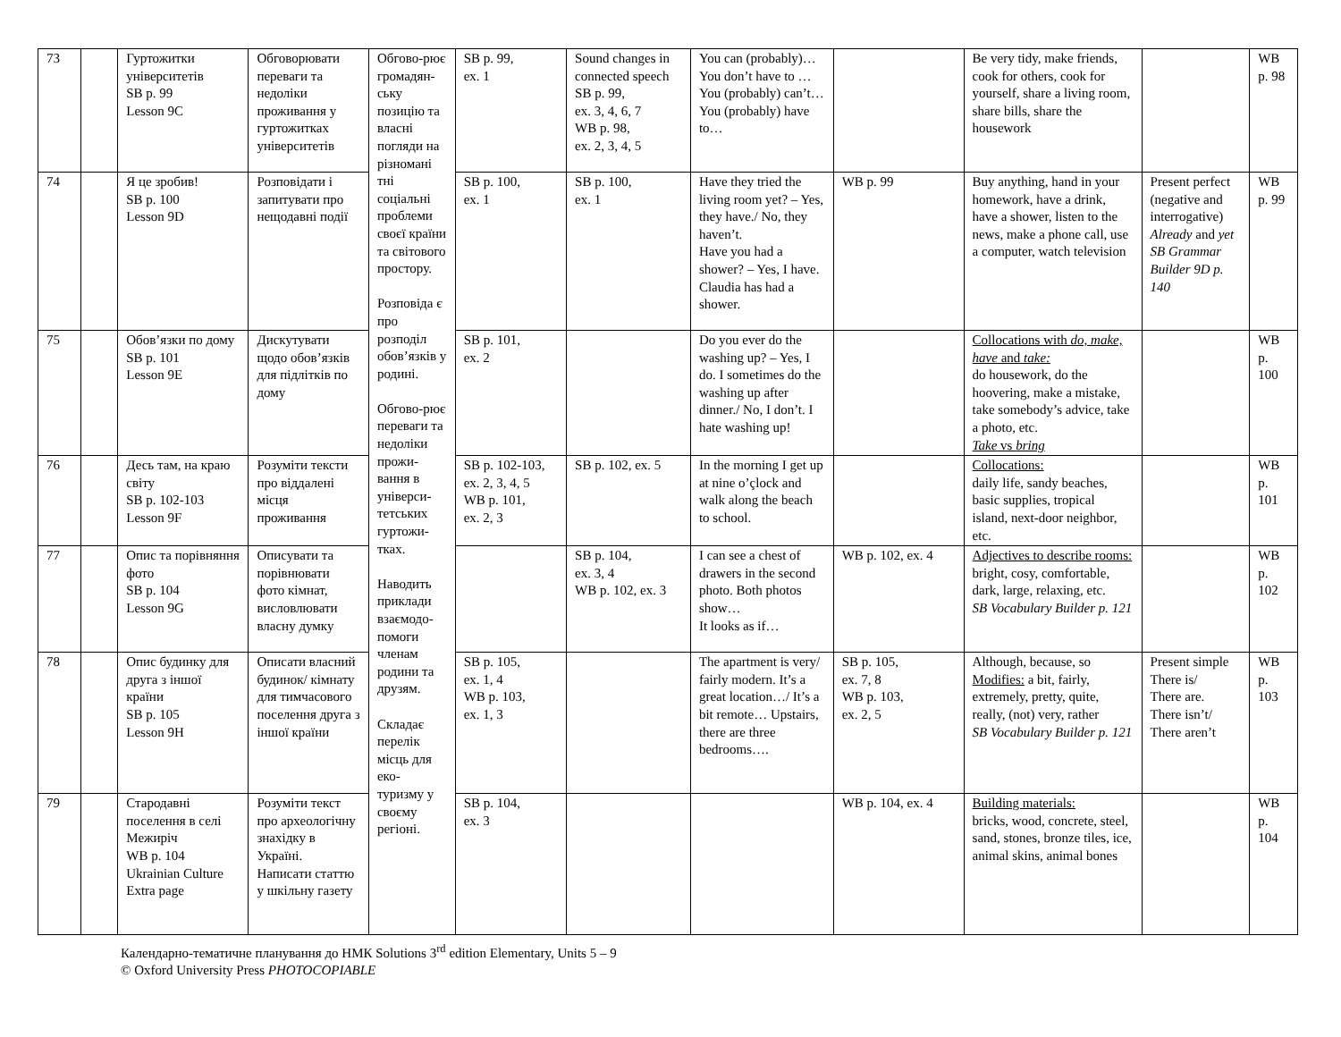| 73 | | Гуртожитки університетів SB p. 99 Lesson 9C | Обговорювати переваги та недоліки проживання у гуртожитках університетів | Обгово-рює громадян-ську позицію та власні погляди на різномані тні соціальні проблеми своєї країни та світового простору. Розповіда є про розподіл обов’язків у родині. Обгово-рює переваги та недоліки прожи-вання в універси-тетських гуртожи-тках. Наводить приклади взаємодо-помоги членам родини та друзям. Складає перелік місць для еко-туризму у своєму регіоні. | SB p. 99, ex. 1 | Sound changes in connected speech SB p. 99, ex. 3, 4, 6, 7 WB p. 98, ex. 2, 3, 4, 5 | You can (probably)… You don’t have to … You (probably) can’t… You (probably) have to… | | Be very tidy, make friends, cook for others, cook for yourself, share a living room, share bills, share the housework | | WB p. 98 |
| 74 | | Я це зробив! SB p. 100 Lesson 9D | Розповідати і запитувати про нещодавні події | | SB p. 100, ex. 1 | SB p. 100, ex. 1 | Have they tried the living room yet? – Yes, they have./ No, they haven’t. Have you had a shower? – Yes, I have. Claudia has had a shower. | WB p. 99 | Buy anything, hand in your homework, have a drink, have a shower, listen to the news, make a phone call, use a computer, watch television | Present perfect (negative and interrogative) Already and yet SB Grammar Builder 9D p. 140 | WB p. 99 |
| 75 | | Обов’язки по дому SB p. 101 Lesson 9E | Дискутувати щодо обов’язків для підлітків по дому | | SB p. 101, ex. 2 | | Do you ever do the washing up? – Yes, I do. I sometimes do the washing up after dinner./ No, I don’t. I hate washing up! | | Collocations with do, make, have and take: do housework, do the hoovering, make a mistake, take somebody’s advice, take a photo, etc. Take vs bring | | WB p. 100 |
| 76 | | Десь там, на краю світу SB p. 102-103 Lesson 9F | Розуміти тексти про віддалені місця проживання | | SB p. 102-103, ex. 2, 3, 4, 5 WB p. 101, ex. 2, 3 | SB p. 102, ex. 5 | In the morning I get up at nine o’çlock and walk along the beach to school. | | Collocations: daily life, sandy beaches, basic supplies, tropical island, next-door neighbor, etc. | | WB p. 101 |
| 77 | | Опис та порівняння фото SB p. 104 Lesson 9G | Описувати та порівнювати фото кімнат, висловлювати власну думку | | | SB p. 104, ex. 3, 4 WB p. 102, ex. 3 | I can see a chest of drawers in the second photo. Both photos show… It looks as if… | WB p. 102, ex. 4 | Adjectives to describe rooms: bright, cosy, comfortable, dark, large, relaxing, etc. SB Vocabulary Builder p. 121 | | WB p. 102 |
| 78 | | Опис будинку для друга з іншої країни SB p. 105 Lesson 9H | Описати власний будинок/ кімнату для тимчасового поселення друга з іншої країни | | SB p. 105, ex. 1, 4 WB p. 103, ex. 1, 3 | | The apartment is very/ fairly modern. It’s a great location…/ It’s a bit remote… Upstairs, there are three bedrooms…. | SB p. 105, ex. 7, 8 WB p. 103, ex. 2, 5 | Although, because, so Modifies: a bit, fairly, extremely, pretty, quite, really, (not) very, rather SB Vocabulary Builder p. 121 | Present simple There is/ There are. There isn’t/ There aren’t | WB p. 103 |
| 79 | | Стародавні поселення в селі Межиріч WB p. 104 Ukrainian Culture Extra page | Розуміти текст про археологічну знахідку в Україні. Написати статтю у шкільну газету | | SB p. 104, ex. 3 | | | WB p. 104, ex. 4 | Building materials: bricks, wood, concrete, steel, sand, stones, bronze tiles, ice, animal skins, animal bones | | WB p. 104 |
Календарно-тематичне планування до НМК Solutions 3<sup>rd</sup> edition Elementary, Units 5 – 9
© Oxford University Press PHOTOCOPIABLE